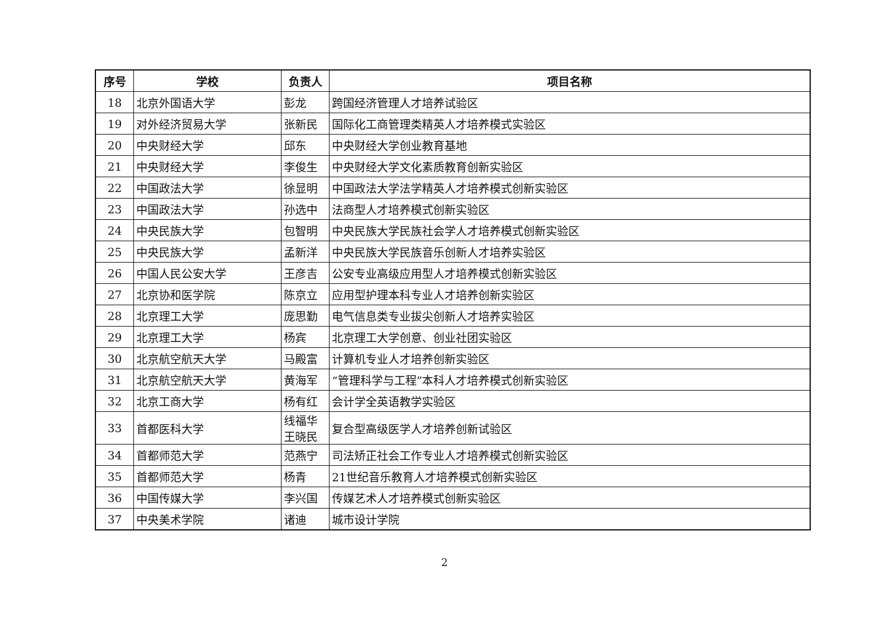| 序号 | 学校 | 负责人 | 项目名称 |
| --- | --- | --- | --- |
| 18 | 北京外国语大学 | 彭龙 | 跨国经济管理人才培养试验区 |
| 19 | 对外经济贸易大学 | 张新民 | 国际化工商管理类精英人才培养模式实验区 |
| 20 | 中央财经大学 | 邱东 | 中央财经大学创业教育基地 |
| 21 | 中央财经大学 | 李俊生 | 中央财经大学文化素质教育创新实验区 |
| 22 | 中国政法大学 | 徐显明 | 中国政法大学法学精英人才培养模式创新实验区 |
| 23 | 中国政法大学 | 孙选中 | 法商型人才培养模式创新实验区 |
| 24 | 中央民族大学 | 包智明 | 中央民族大学民族社会学人才培养模式创新实验区 |
| 25 | 中央民族大学 | 孟新洋 | 中央民族大学民族音乐创新人才培养实验区 |
| 26 | 中国人民公安大学 | 王彦吉 | 公安专业高级应用型人才培养模式创新实验区 |
| 27 | 北京协和医学院 | 陈京立 | 应用型护理本科专业人才培养创新实验区 |
| 28 | 北京理工大学 | 庞思勤 | 电气信息类专业拔尖创新人才培养实验区 |
| 29 | 北京理工大学 | 杨宾 | 北京理工大学创意、创业社团实验区 |
| 30 | 北京航空航天大学 | 马殿富 | 计算机专业人才培养创新实验区 |
| 31 | 北京航空航天大学 | 黄海军 | “管理科学与工程”本科人才培养模式创新实验区 |
| 32 | 北京工商大学 | 杨有红 | 会计学全英语教学实验区 |
| 33 | 首都医科大学 | 线福华 王晓民 | 复合型高级医学人才培养创新试验区 |
| 34 | 首都师范大学 | 范燕宁 | 司法矫正社会工作专业人才培养模式创新实验区 |
| 35 | 首都师范大学 | 杨青 | 21世纪音乐教育人才培养模式创新实验区 |
| 36 | 中国传媒大学 | 李兴国 | 传媒艺术人才培养模式创新实验区 |
| 37 | 中央美术学院 | 诸迪 | 城市设计学院 |
2